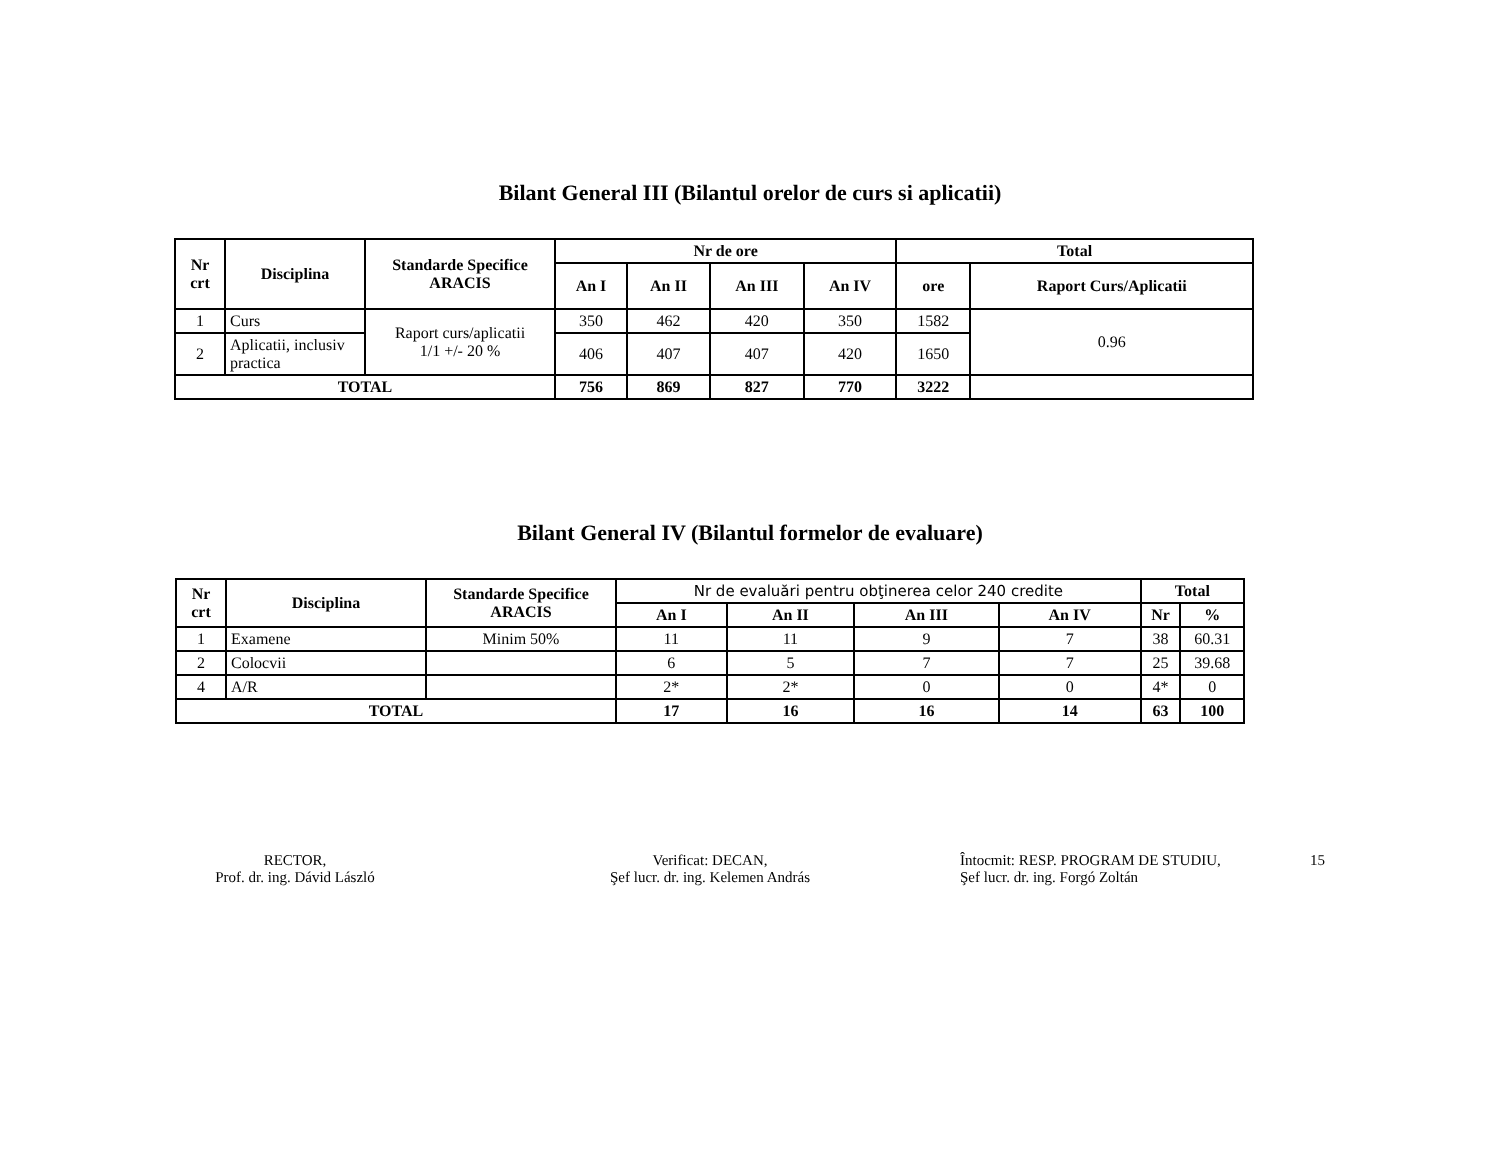Bilant General III (Bilantul orelor de curs si aplicatii)
| Nr crt | Disciplina | Standarde Specifice ARACIS | Nr de ore | | | | Total | |
| --- | --- | --- | --- | --- | --- | --- | --- | --- |
| | | | An I | An II | An III | An IV | ore | Raport Curs/Aplicatii |
| 1 | Curs | Raport curs/aplicatii 1/1 +/- 20 % | 350 | 462 | 420 | 350 | 1582 | 0.96 |
| 2 | Aplicatii, inclusiv practica | | 406 | 407 | 407 | 420 | 1650 | |
| TOTAL | | | 756 | 869 | 827 | 770 | 3222 | |
Bilant General IV (Bilantul formelor de evaluare)
| Nr crt | Disciplina | Standarde Specifice ARACIS | Nr de evaluări pentru obţinerea celor 240 credite | | | | Total | |
| | | | An I | An II | An III | An IV | Nr | % |
| 1 | Examene | Minim 50% | 11 | 11 | 9 | 7 | 38 | 60.31 |
| 2 | Colocvii | | 6 | 5 | 7 | 7 | 25 | 39.68 |
| 4 | A/R | | 2* | 2* | 0 | 0 | 4* | 0 |
| TOTAL | | | 17 | 16 | 16 | 14 | 63 | 100 |
RECTOR,
Prof. dr. ing. Dávid László
Verificat: DECAN,
Şef lucr. dr. ing. Kelemen András
Întocmit: RESP. PROGRAM DE STUDIU,
Şef lucr. dr. ing. Forgó Zoltán
15